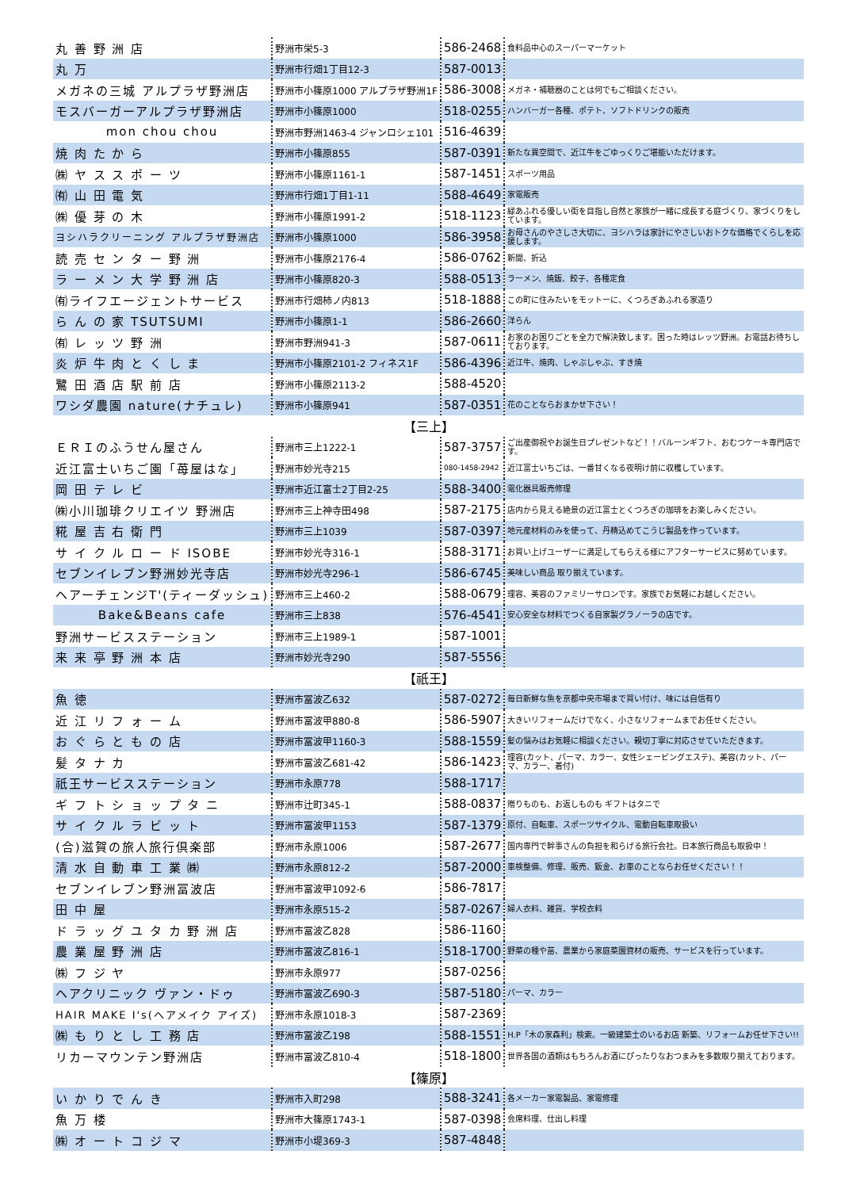| 丸 善 野 洲 店 | 野洲市栄5-3 | 586-2468 | 食料品中心のスーパーマーケット |
| 丸 万 | 野洲市行畑1丁目12-3 | 587-0013 | |
| メガネの三城 アルプラザ野洲店 | 野洲市小篠原1000 アルプラザ野洲1F | 586-3008 | メガネ・補聴器のことは何でもご相談ください。 |
| モスバーガーアルプラザ野洲店 | 野洲市小篠原1000 | 518-0255 | ハンバーガー各種、ポテト、ソフトドリンクの販売 |
| mon chou chou | 野洲市野洲1463-4 ジャンロシェ101 | 516-4639 | |
| 焼 肉 た か ら | 野洲市小篠原855 | 587-0391 | 新たな異空間で、近江牛をごゆっくりご堪能いただけます。 |
| ㈱ ヤ ス ス ポ ー ツ | 野洲市小篠原1161-1 | 587-1451 | スポーツ用品 |
| ㈲ 山 田 電 気 | 野洲市行畑1丁目1-11 | 588-4649 | 家電販売 |
| ㈱ 優 芽 の 木 | 野洲市小篠原1991-2 | 518-1123 | 緑あふれる優しい街を目指し自然と家族が一緒に成長する庭づくり、家づくりをしています。 |
| ヨシハラクリーニング アルプラザ野洲店 | 野洲市小篠原1000 | 586-3958 | お母さんのやさしさ大切に、ヨシハラは家計にやさしいおトクな価格でくらしを応援します。 |
| 読 売 セ ン タ ー 野 洲 | 野洲市小篠原2176-4 | 586-0762 | 新聞、折込 |
| ラ ー メ ン 大 学 野 洲 店 | 野洲市小篠原820-3 | 588-0513 | ラーメン、焼飯、餃子、各種定食 |
| ㈲ライフエージェントサービス | 野洲市行畑柿ノ内813 | 518-1888 | この町に住みたいをモットーに、くつろぎあふれる家造り |
| ら ん の 家 TSUTSUMI | 野洲市小篠原1-1 | 586-2660 | 洋らん |
| ㈲ レ ッ ツ 野 洲 | 野洲市野洲941-3 | 587-0611 | お家のお困りごとを全力で解決致します。困った時はレッツ野洲。お電話お待ちしております。 |
| 炎 炉 牛 肉 と く し ま | 野洲市小篠原2101-2 フィネス1F | 586-4396 | 近江牛、焼肉、しゃぶしゃぶ、すき焼 |
| 鷺 田 酒 店 駅 前 店 | 野洲市小篠原2113-2 | 588-4520 | |
| ワシダ農園 nature(ナチュレ) | 野洲市小篠原941 | 587-0351 | 花のことならおまかせ下さい！ |
| 【三上】 | | | |
| ＥＲＩのふうせん屋さん | 野洲市三上1222-1 | 587-3757 | ご出産御祝やお誕生日プレゼントなど！！バルーンギフト、おむつケーキ専門店です。 |
| 近江富士いちご園「苺屋はな」 | 野洲市妙光寺215 | 080-1458-2942 | 近江富士いちごは、一番甘くなる夜明け前に収穫しています。 |
| 岡 田 テ レ ビ | 野洲市近江富士2丁目2-25 | 588-3400 | 電化器具販売修理 |
| ㈱小川珈琲クリエイツ 野洲店 | 野洲市三上神寺田498 | 587-2175 | 店内から見える絶景の近江富士とくつろぎの珈琲をお楽しみください。 |
| 糀 屋 吉 右 衛 門 | 野洲市三上1039 | 587-0397 | 地元産材料のみを使って、丹精込めてこうじ製品を作っています。 |
| サ イ ク ル ロ ー ド ISOBE | 野洲市妙光寺316-1 | 588-3171 | お買い上げユーザーに満足してもらえる様にアフターサービスに努めています。 |
| セブンイレブン野洲妙光寺店 | 野洲市妙光寺296-1 | 586-6745 | 美味しい商品 取り揃えています。 |
| ヘアーチェンジT'(ティーダッシュ) | 野洲市三上460-2 | 588-0679 | 理容、美容のファミリーサロンです。家族でお気軽にお越しください。 |
| Bake&Beans cafe | 野洲市三上838 | 576-4541 | 安心安全な材料でつくる自家製グラノーラの店です。 |
| 野洲サービスステーション | 野洲市三上1989-1 | 587-1001 | |
| 来 来 亭 野 洲 本 店 | 野洲市妙光寺290 | 587-5556 | |
| 【祇王】 | | | |
| 魚 徳 | 野洲市冨波乙632 | 587-0272 | 毎日新鮮な魚を京都中央市場まで買い付け、味には自信有り |
| 近 江 リ フ ォ ー ム | 野洲市冨波甲880-8 | 586-5907 | 大きいリフォームだけでなく、小さなリフォームまでお任せください。 |
| お ぐ ら と も の 店 | 野洲市冨波甲1160-3 | 588-1559 | 髪の悩みはお気軽に相談ください。親切丁寧に対応させていただきます。 |
| 髪 タ ナ カ | 野洲市冨波乙681-42 | 586-1423 | 理容(カット、パーマ、カラー、女性シェービングエステ)、美容(カット、パーマ、カラー、着付) |
| 祇王サービスステーション | 野洲市永原778 | 588-1717 | |
| ギ フ ト シ ョ ッ プ タ ニ | 野洲市辻町345-1 | 588-0837 | 贈りものも、お返しものも ギフトはタニで |
| サ イ ク ル ラ ビ ッ ト | 野洲市冨波甲1153 | 587-1379 | 原付、自転車、スポーツサイクル、電動自転車取扱い |
| (合)滋賀の旅人旅行倶楽部 | 野洲市永原1006 | 587-2677 | 国内専門で幹事さんの負担を和らげる旅行会社。日本旅行商品も取扱中！ |
| 清 水 自 動 車 工 業 ㈱ | 野洲市永原812-2 | 587-2000 | 車検整備、修理、販売、鈑金、お車のことならお任せください！！ |
| セブンイレブン野洲冨波店 | 野洲市冨波甲1092-6 | 586-7817 | |
| 田 中 屋 | 野洲市永原515-2 | 587-0267 | 婦人衣料、雑貨、学校衣料 |
| ド ラ ッ グ ユ タ カ 野 洲 店 | 野洲市冨波乙828 | 586-1160 | |
| 農 業 屋 野 洲 店 | 野洲市冨波乙816-1 | 518-1700 | 野菜の種や苗、農業から家庭菜園資材の販売、サービスを行っています。 |
| ㈱ フ ジ ヤ | 野洲市永原977 | 587-0256 | |
| ヘアクリニック ヴァン・ドゥ | 野洲市冨波乙690-3 | 587-5180 | パーマ、カラー |
| HAIR MAKE I's(ヘアメイク アイズ) | 野洲市永原1018-3 | 587-2369 | |
| ㈱ も り と し 工 務 店 | 野洲市冨波乙198 | 588-1551 | H.P「木の家森利」検索。一級建築士のいるお店 新築、リフォームお任せ下さい!! |
| リカーマウンテン野洲店 | 野洲市冨波乙810-4 | 518-1800 | 世界各国の酒類はもちろんお酒にぴったりなおつまみを多数取り揃えております。 |
| 【篠原】 | | | |
| い か り で ん き | 野洲市入町298 | 588-3241 | 各メーカー家電製品、家電修理 |
| 魚 万 楼 | 野洲市大篠原1743-1 | 587-0398 | 会席料理、仕出し料理 |
| ㈱ オ ー ト コ ジ マ | 野洲市小堤369-3 | 587-4848 | |